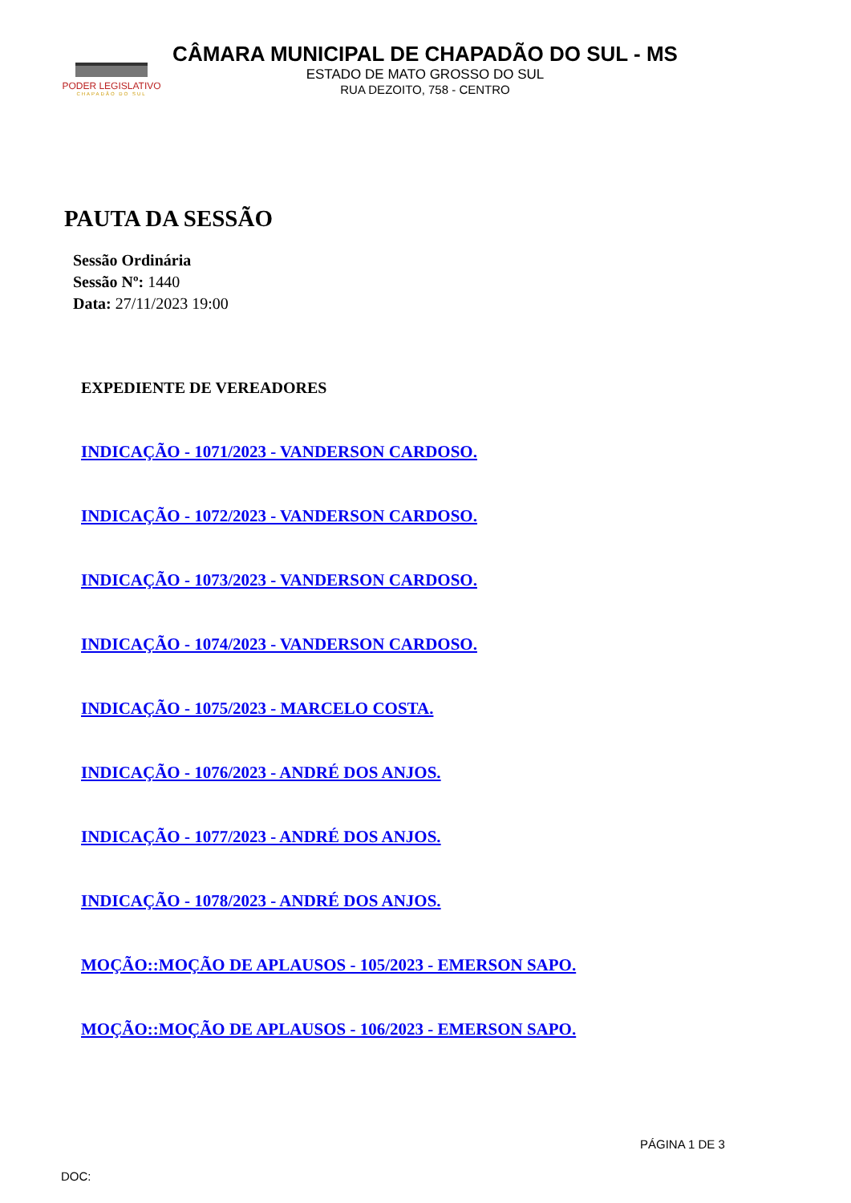PODER LEGISLATIVO
CHAPADÃO DO SUL
CÂMARA MUNICIPAL DE CHAPADÃO DO SUL - MS
ESTADO DE MATO GROSSO DO SUL
RUA DEZOITO, 758 - CENTRO
PAUTA DA SESSÃO
Sessão Ordinária
Sessão Nº: 1440
Data: 27/11/2023 19:00
EXPEDIENTE DE VEREADORES
INDICAÇÃO - 1071/2023 - VANDERSON CARDOSO.
INDICAÇÃO - 1072/2023 - VANDERSON CARDOSO.
INDICAÇÃO - 1073/2023 - VANDERSON CARDOSO.
INDICAÇÃO - 1074/2023 - VANDERSON CARDOSO.
INDICAÇÃO - 1075/2023 - MARCELO COSTA.
INDICAÇÃO - 1076/2023 - ANDRÉ DOS ANJOS.
INDICAÇÃO - 1077/2023 - ANDRÉ DOS ANJOS.
INDICAÇÃO - 1078/2023 - ANDRÉ DOS ANJOS.
MOÇÃO::MOÇÃO DE APLAUSOS - 105/2023 - EMERSON SAPO.
MOÇÃO::MOÇÃO DE APLAUSOS - 106/2023 - EMERSON SAPO.
PÁGINA 1 DE 3
DOC: